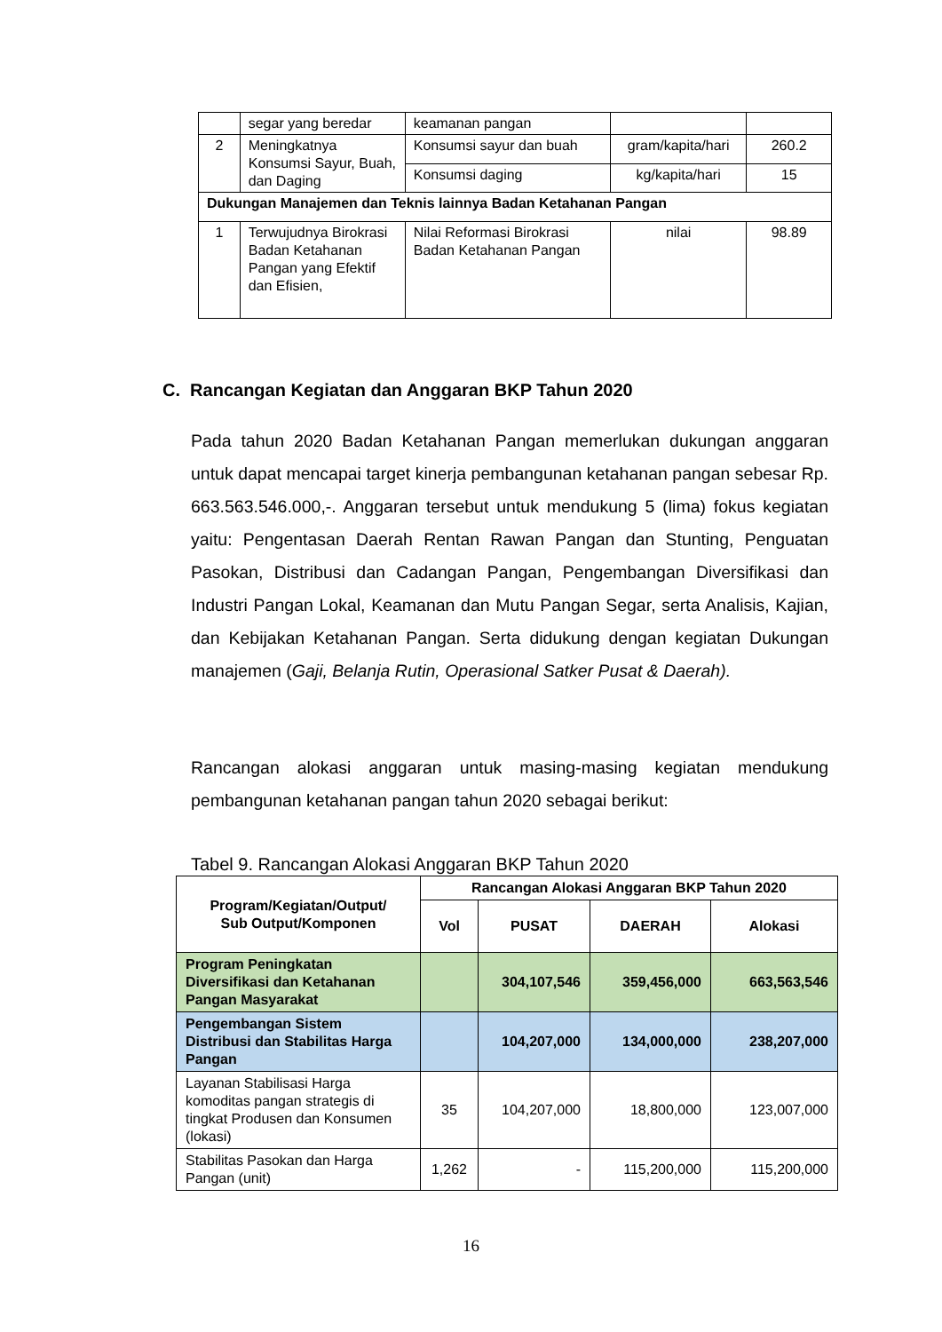| | segar yang beredar | keamanan pangan | | |
| 2 | Meningkatnya Konsumsi Sayur, Buah, dan Daging | Konsumsi sayur dan buah | gram/kapita/hari | 260.2 |
| | | Konsumsi daging | kg/kapita/hari | 15 |
| Dukungan Manajemen dan Teknis lainnya Badan Ketahanan Pangan | | | | |
| 1 | Terwujudnya Birokrasi Badan Ketahanan Pangan yang Efektif dan Efisien, | Nilai Reformasi Birokrasi Badan Ketahanan Pangan | nilai | 98.89 |
C. Rancangan Kegiatan dan Anggaran BKP Tahun 2020
Pada tahun 2020 Badan Ketahanan Pangan memerlukan dukungan anggaran untuk dapat mencapai target kinerja pembangunan ketahanan pangan sebesar Rp. 663.563.546.000,-. Anggaran tersebut untuk mendukung 5 (lima) fokus kegiatan yaitu: Pengentasan Daerah Rentan Rawan Pangan dan Stunting, Penguatan Pasokan, Distribusi dan Cadangan Pangan, Pengembangan Diversifikasi dan Industri Pangan Lokal, Keamanan dan Mutu Pangan Segar, serta Analisis, Kajian, dan Kebijakan Ketahanan Pangan. Serta didukung dengan kegiatan Dukungan manajemen (Gaji, Belanja Rutin, Operasional Satker Pusat & Daerah).
Rancangan alokasi anggaran untuk masing-masing kegiatan mendukung pembangunan ketahanan pangan tahun 2020 sebagai berikut:
Tabel 9. Rancangan Alokasi Anggaran BKP Tahun 2020
| Program/Kegiatan/Output/ Sub Output/Komponen | Rancangan Alokasi Anggaran BKP Tahun 2020 | | | |
| --- | --- | --- | --- | --- |
| | Vol | PUSAT | DAERAH | Alokasi |
| Program Peningkatan Diversifikasi dan Ketahanan Pangan Masyarakat | | 304,107,546 | 359,456,000 | 663,563,546 |
| Pengembangan Sistem Distribusi dan Stabilitas Harga Pangan | | 104,207,000 | 134,000,000 | 238,207,000 |
| Layanan Stabilisasi Harga komoditas pangan strategis di tingkat Produsen dan Konsumen (lokasi) | 35 | 104,207,000 | 18,800,000 | 123,007,000 |
| Stabilitas Pasokan dan Harga Pangan (unit) | 1,262 | - | 115,200,000 | 115,200,000 |
16